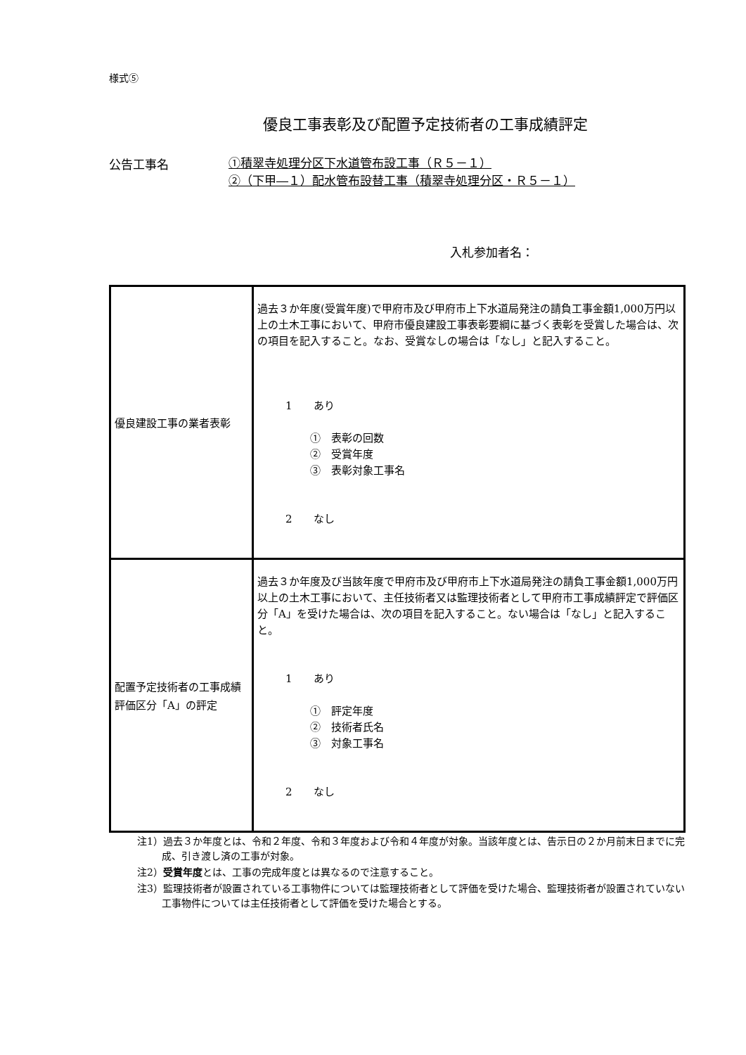様式⑤
優良工事表彰及び配置予定技術者の工事成績評定
公告工事名
①積翠寺処理分区下水道管布設工事（Ｒ５－１）
②（下甲―１）配水管布設替工事（積翠寺処理分区・Ｒ５－１）
入札参加者名：
| 優良建設工事の業者表彰 | 過去３か年度(受賞年度)で甲府市及び甲府市上下水道局発注の請負工事金額1,000万円以上の土木工事において、甲府市優良建設工事表彰要綱に基づく表彰を受賞した場合は、次の項目を記入すること。なお、受賞なしの場合は「なし」と記入すること。 1 あり ① 表彰の回数 ② 受賞年度 ③ 表彰対象工事名 2 なし |
| 配置予定技術者の工事成績評価区分「A」の評定 | 過去３か年度及び当該年度で甲府市及び甲府市上下水道局発注の請負工事金額1,000万円以上の土木工事において、主任技術者又は監理技術者として甲府市工事成績評定で評価区分「A」を受けた場合は、次の項目を記入すること。ない場合は「なし」と記入すること。 1 あり ① 評定年度 ② 技術者氏名 ③ 対象工事名 2 なし |
注1）過去３か年度とは、令和２年度、令和３年度および令和４年度が対象。当該年度とは、告示日の２か月前末日までに完成、引き渡し済の工事が対象。
注2）受賞年度とは、工事の完成年度とは異なるので注意すること。
注3）監理技術者が設置されている工事物件については監理技術者として評価を受けた場合、監理技術者が設置されていない工事物件については主任技術者として評価を受けた場合とする。